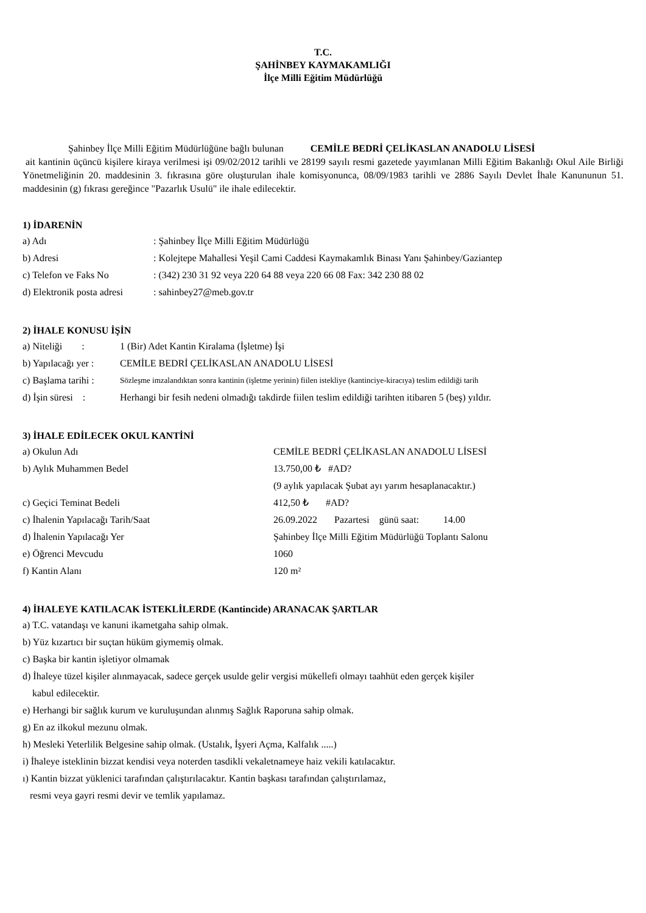T.C.
ŞAHİNBEY KAYMAKAMLIĞI
İlçe Milli Eğitim Müdürlüğü
Şahinbey İlçe Milli Eğitim Müdürlüğüne bağlı bulunan CEMİLE BEDRİ ÇELİKASLAN ANADOLU LİSESİ
ait kantinin üçüncü kişilere kiraya verilmesi işi 09/02/2012 tarihli ve 28199 sayılı resmi gazetede yayımlanan Milli Eğitim Bakanlığı Okul Aile Birliği Yönetmeliğinin 20. maddesinin 3. fıkrasına göre oluşturulan ihale komisyonunca, 08/09/1983 tarihli ve 2886 Sayılı Devlet İhale Kanununun 51. maddesinin (g) fıkrası gereğince "Pazarlık Usulü" ile ihale edilecektir.
1) İDARENİN
a) Adı: Şahinbey İlçe Milli Eğitim Müdürlüğü
b) Adresi: Kolejtepe Mahallesi Yeşil Cami Caddesi Kaymakamlık Binası Yanı Şahinbey/Gaziantep
c) Telefon ve Faks No: (342) 230 31 92 veya 220 64 88 veya 220 66 08 Fax: 342 230 88 02
d) Elektronik posta adresi: sahinbey27@meb.gov.tr
2) İHALE KONUSU İŞİN
a) Niteliği : 1 (Bir) Adet Kantin Kiralama (İşletme) İşi
b) Yapılacağı yer : CEMİLE BEDRİ ÇELİKASLAN ANADOLU LİSESİ
c) Başlama tarihi : Sözleşme imzalandıktan sonra kantinin (işletme yerinin) fiilen istekliye (kantinciye-kiracıya) teslim edildiği tarih
d) İşin süresi : Herhangi bir fesih nedeni olmadığı takdirde fiilen teslim edildiği tarihten itibaren 5 (beş) yıldır.
3) İHALE EDİLECEK OKUL KANTİNİ
a) Okulun Adı CEMİLE BEDRİ ÇELİKASLAN ANADOLU LİSESİ
b) Aylık Muhammen Bedel 13.750,00 ₺ #AD?
(9 aylık yapılacak Şubat ayı yarım hesaplanacaktır.)
c) Geçici Teminat Bedeli 412,50 ₺ #AD?
c) İhalenin Yapılacağı Tarih/Saat 26.09.2022 Pazartesi günü saat: 14.00
d) İhalenin Yapılacağı Yer Şahinbey İlçe Milli Eğitim Müdürlüğü Toplantı Salonu
e) Öğrenci Mevcudu 1060
f) Kantin Alanı 120 m²
4) İHALEYE KATILACAK İSTEKLİLERDE (Kantincide) ARANACAK ŞARTLAR
a) T.C. vatandaşı ve kanuni ikametgaha sahip olmak.
b) Yüz kızartıcı bir suçtan hüküm giymemiş olmak.
c) Başka bir kantin işletiyor olmamak
d) İhaleye tüzel kişiler alınmayacak, sadece gerçek usulde gelir vergisi mükellefi olmayı taahhüt eden gerçek kişiler
kabul edilecektir.
e) Herhangi bir sağlık kurum ve kuruluşundan alınmış Sağlık Raporuna sahip olmak.
g) En az ilkokul mezunu olmak.
h) Mesleki Yeterlilik Belgesine sahip olmak. (Ustalık, İşyeri Açma, Kalfalık .....)
i) İhaleye isteklinin bizzat kendisi veya noterden tasdikli vekaletnameye haiz vekili katılacaktır.
ı) Kantin bizzat yüklenici tarafından çalıştırılacaktır. Kantin başkası tarafından çalıştırılamaz,
resmi veya gayri resmi devir ve temlik yapılamaz.